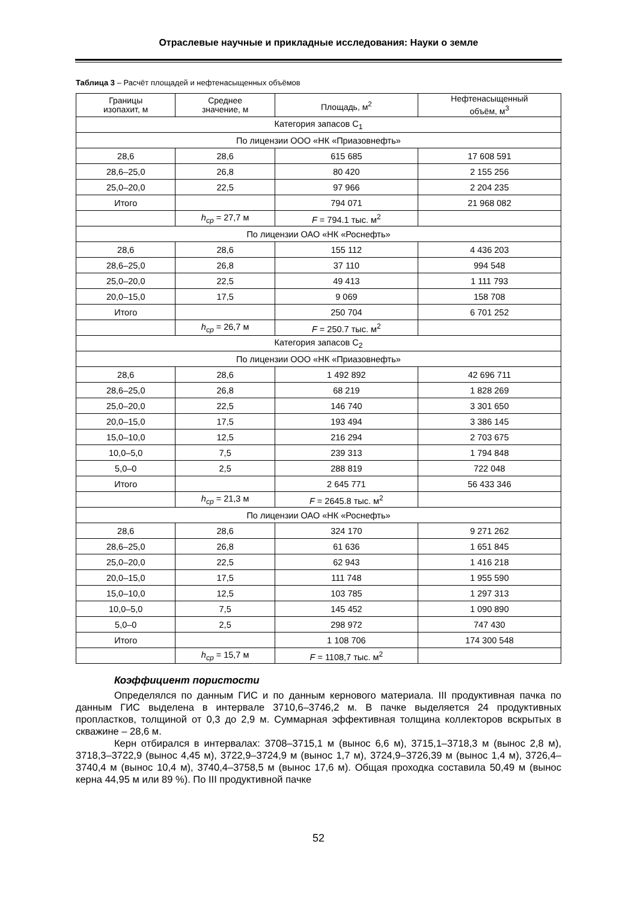Отраслевые научные и прикладные исследования: Науки о земле
Таблица 3 – Расчёт площадей и нефтенасыщенных объёмов
| Границы изопахит, м | Среднее значение, м | Площадь, м<sup>2</sup> | Нефтенасыщенный объём, м<sup>3</sup> |
| --- | --- | --- | --- |
| Категория запасов C<sub>1</sub> | | | |
| По лицензии ООО «НК «Приазовнефть» | | | |
| 28,6 | 28,6 | 615 685 | 17 608 591 |
| 28,6–25,0 | 26,8 | 80 420 | 2 155 256 |
| 25,0–20,0 | 22,5 | 97 966 | 2 204 235 |
| Итого | | 794 071 | 21 968 082 |
| | h<sub>cp</sub> = 27,7 м | F = 794.1 тыс. м<sup>2</sup> | |
| По лицензии ОАО «НК «Роснефть» | | | |
| 28,6 | 28,6 | 155 112 | 4 436 203 |
| 28,6–25,0 | 26,8 | 37 110 | 994 548 |
| 25,0–20,0 | 22,5 | 49 413 | 1 111 793 |
| 20,0–15,0 | 17,5 | 9 069 | 158 708 |
| Итого | | 250 704 | 6 701 252 |
| | h<sub>cp</sub> = 26,7 м | F = 250.7 тыс. м<sup>2</sup> | |
| Категория запасов C<sub>2</sub> | | | |
| По лицензии ООО «НК «Приазовнефть» | | | |
| 28,6 | 28,6 | 1 492 892 | 42 696 711 |
| 28,6–25,0 | 26,8 | 68 219 | 1 828 269 |
| 25,0–20,0 | 22,5 | 146 740 | 3 301 650 |
| 20,0–15,0 | 17,5 | 193 494 | 3 386 145 |
| 15,0–10,0 | 12,5 | 216 294 | 2 703 675 |
| 10,0–5,0 | 7,5 | 239 313 | 1 794 848 |
| 5,0–0 | 2,5 | 288 819 | 722 048 |
| Итого | | 2 645 771 | 56 433 346 |
| | h<sub>cp</sub> = 21,3 м | F = 2645.8 тыс. м<sup>2</sup> | |
| По лицензии ОАО «НК «Роснефть» | | | |
| 28,6 | 28,6 | 324 170 | 9 271 262 |
| 28,6–25,0 | 26,8 | 61 636 | 1 651 845 |
| 25,0–20,0 | 22,5 | 62 943 | 1 416 218 |
| 20,0–15,0 | 17,5 | 111 748 | 1 955 590 |
| 15,0–10,0 | 12,5 | 103 785 | 1 297 313 |
| 10,0–5,0 | 7,5 | 145 452 | 1 090 890 |
| 5,0–0 | 2,5 | 298 972 | 747 430 |
| Итого | | 1 108 706 | 174 300 548 |
| | h<sub>cp</sub> = 15,7 м | F = 1108,7 тыс. м<sup>2</sup> | |
Коэффициент пористости
Определялся по данным ГИС и по данным кернового материала. III продуктивная пачка по данным ГИС выделена в интервале 3710,6–3746,2 м. В пачке выделяется 24 продуктивных пропластков, толщиной от 0,3 до 2,9 м. Суммарная эффективная толщина коллекторов вскрытых в скважине – 28,6 м.
Керн отбирался в интервалах: 3708–3715,1 м (вынос 6,6 м), 3715,1–3718,3 м (вынос 2,8 м), 3718,3–3722,9 (вынос 4,45 м), 3722,9–3724,9 м (вынос 1,7 м), 3724,9–3726,39 м (вынос 1,4 м), 3726,4–3740,4 м (вынос 10,4 м), 3740,4–3758,5 м (вынос 17,6 м). Общая проходка составила 50,49 м (вынос керна 44,95 м или 89 %). По III продуктивной пачке
52